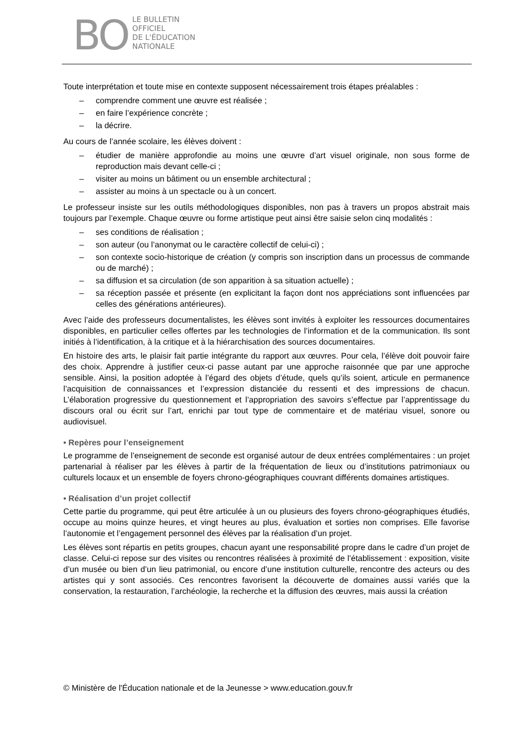BO
LE BULLETIN
OFFICIEL
DE L'ÉDUCATION
NATIONALE
Toute interprétation et toute mise en contexte supposent nécessairement trois étapes préalables :
– comprendre comment une œuvre est réalisée ;
– en faire l’expérience concrète ;
– la décrire.
Au cours de l’année scolaire, les élèves doivent :
– étudier de manière approfondie au moins une œuvre d’art visuel originale, non sous forme de reproduction mais devant celle-ci ;
– visiter au moins un bâtiment ou un ensemble architectural ;
– assister au moins à un spectacle ou à un concert.
Le professeur insiste sur les outils méthodologiques disponibles, non pas à travers un propos abstrait mais toujours par l’exemple. Chaque œuvre ou forme artistique peut ainsi être saisie selon cinq modalités :
– ses conditions de réalisation ;
– son auteur (ou l’anonymat ou le caractère collectif de celui-ci) ;
– son contexte socio-historique de création (y compris son inscription dans un processus de commande ou de marché) ;
– sa diffusion et sa circulation (de son apparition à sa situation actuelle) ;
– sa réception passée et présente (en explicitant la façon dont nos appréciations sont influencées par celles des générations antérieures).
Avec l’aide des professeurs documentalistes, les élèves sont invités à exploiter les ressources documentaires disponibles, en particulier celles offertes par les technologies de l’information et de la communication. Ils sont initiés à l’identification, à la critique et à la hiérarchisation des sources documentaires.
En histoire des arts, le plaisir fait partie intégrante du rapport aux œuvres. Pour cela, l’élève doit pouvoir faire des choix. Apprendre à justifier ceux-ci passe autant par une approche raisonnée que par une approche sensible. Ainsi, la position adoptée à l’égard des objets d’étude, quels qu’ils soient, articule en permanence l’acquisition de connaissances et l’expression distanciée du ressenti et des impressions de chacun. L’élaboration progressive du questionnement et l’appropriation des savoirs s’effectue par l’apprentissage du discours oral ou écrit sur l’art, enrichi par tout type de commentaire et de matériau visuel, sonore ou audiovisuel.
• Repères pour l’enseignement
Le programme de l’enseignement de seconde est organisé autour de deux entrées complémentaires : un projet partenarial à réaliser par les élèves à partir de la fréquentation de lieux ou d’institutions patrimoniaux ou culturels locaux et un ensemble de foyers chrono-géographiques couvrant différents domaines artistiques.
• Réalisation d’un projet collectif
Cette partie du programme, qui peut être articulée à un ou plusieurs des foyers chrono-géographiques étudiés, occupe au moins quinze heures, et vingt heures au plus, évaluation et sorties non comprises. Elle favorise l’autonomie et l’engagement personnel des élèves par la réalisation d’un projet.
Les élèves sont répartis en petits groupes, chacun ayant une responsabilité propre dans le cadre d’un projet de classe. Celui-ci repose sur des visites ou rencontres réalisées à proximité de l’établissement : exposition, visite d’un musée ou bien d’un lieu patrimonial, ou encore d’une institution culturelle, rencontre des acteurs ou des artistes qui y sont associés. Ces rencontres favorisent la découverte de domaines aussi variés que la conservation, la restauration, l’archéologie, la recherche et la diffusion des œuvres, mais aussi la création
© Ministère de l'Éducation nationale et de la Jeunesse > www.education.gouv.fr